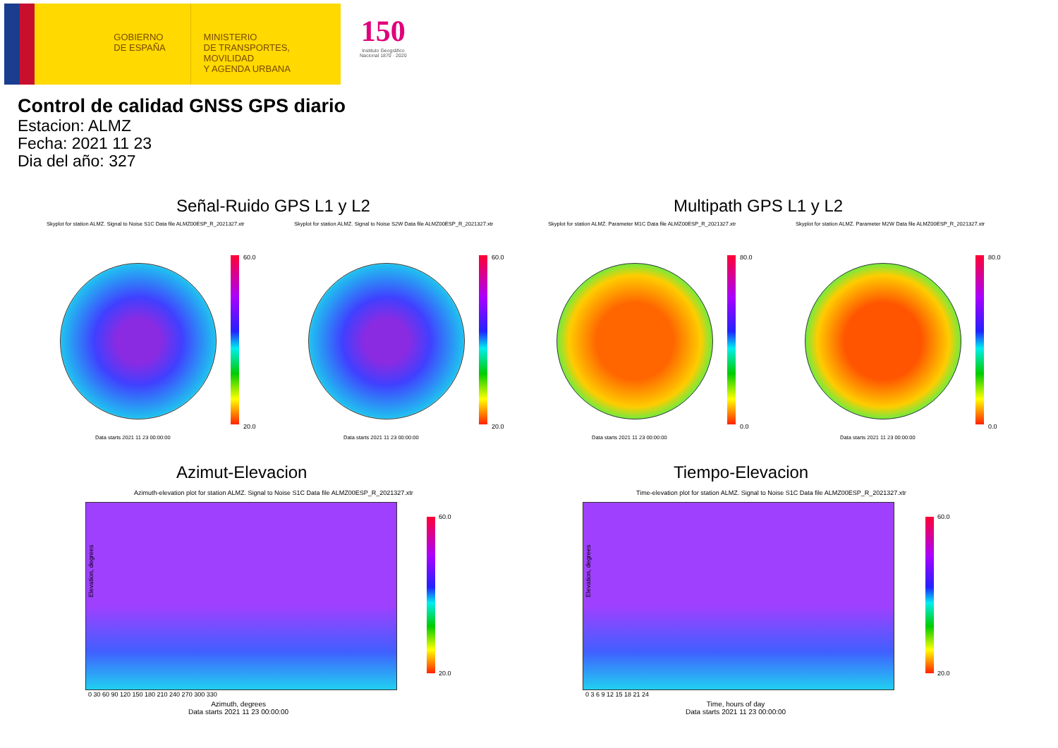GOBIERNO
DE ESPAÑA
MINISTERIO
DE TRANSPORTES, MOVILIDAD
Y AGENDA URBANA
150
Instituto Geográfico
Nacional 1870 · 2020
Control de calidad GNSS GPS diario
Estacion: ALMZ
Fecha: 2021 11 23
Dia del año: 327
Señal-Ruido GPS L1 y L2 Multipath GPS L1 y L2
Skyplot for station ALMZ. Signal to Noise S1C Data file ALMZ00ESP_R_2021327.xtr
Skyplot for station ALMZ. Signal to Noise S2W Data file ALMZ00ESP_R_2021327.xtr
Skyplot for station ALMZ. Parameter M1C Data file ALMZ00ESP_R_2021327.xtr
Skyplot for station ALMZ. Parameter M2W Data file ALMZ00ESP_R_2021327.xtr
60.0
20.0
60.0
20.0
80.0
0.0
80.0
0.0
Data starts 2021 11 23 00:00:00
Data starts 2021 11 23 00:00:00
Data starts 2021 11 23 00:00:00
Data starts 2021 11 23 00:00:00
Azimut-Elevacion Tiempo-Elevacion
Azimuth-elevation plot for station ALMZ. Signal to Noise S1C Data file ALMZ00ESP_R_2021327.xtr
Time-elevation plot for station ALMZ. Signal to Noise S1C Data file ALMZ00ESP_R_2021327.xtr
Elevation, degrees Elevation, degrees
0 30 60 90 120 150 180 210 240 270 300 330
0 3 6 9 12 15 18 21 24
Azimuth, degrees
Data starts 2021 11 23 00:00:00
Time, hours of day
Data starts 2021 11 23 00:00:00
60.0
20.0
60.0
20.0